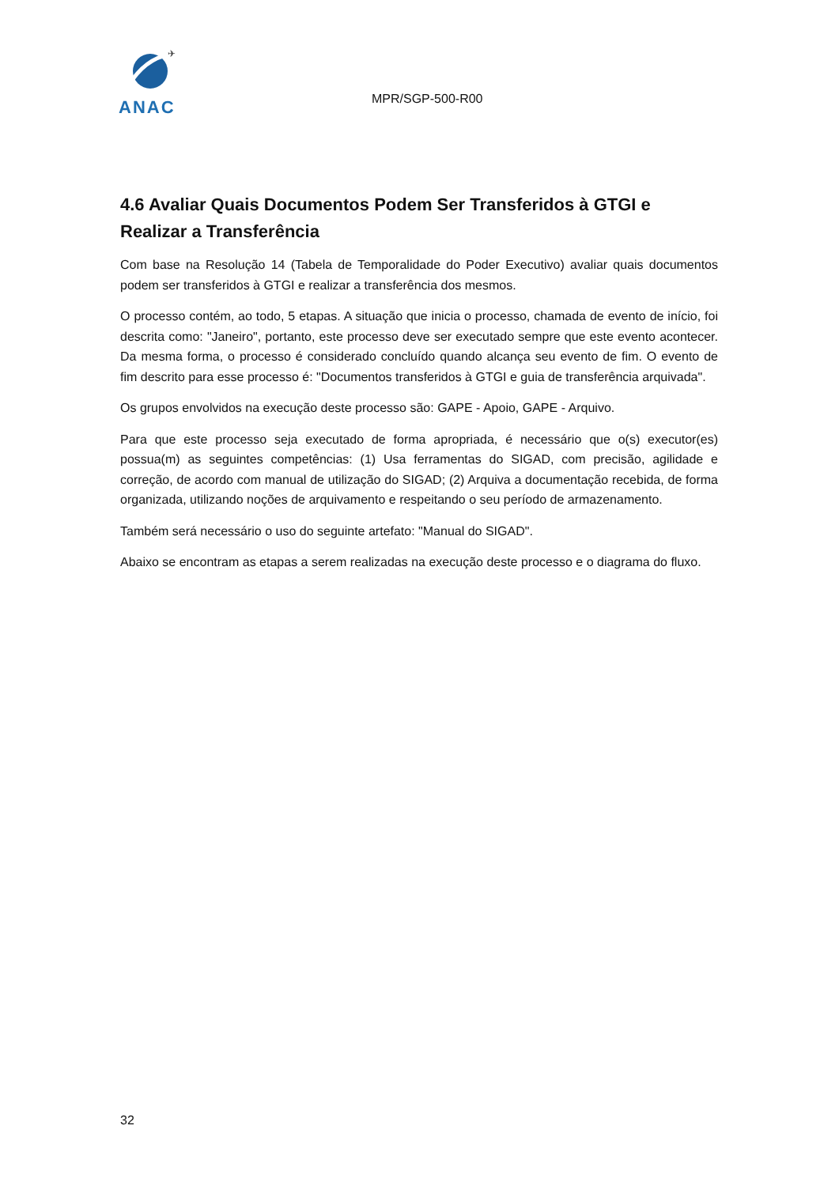✈
ANAC
MPR/SGP-500-R00
4.6 Avaliar Quais Documentos Podem Ser Transferidos à GTGI e Realizar a Transferência
Com base na Resolução 14 (Tabela de Temporalidade do Poder Executivo) avaliar quais documentos podem ser transferidos à GTGI e realizar a transferência dos mesmos.
O processo contém, ao todo, 5 etapas. A situação que inicia o processo, chamada de evento de início, foi descrita como: "Janeiro", portanto, este processo deve ser executado sempre que este evento acontecer. Da mesma forma, o processo é considerado concluído quando alcança seu evento de fim. O evento de fim descrito para esse processo é: "Documentos transferidos à GTGI e guia de transferência arquivada".
Os grupos envolvidos na execução deste processo são: GAPE - Apoio, GAPE - Arquivo.
Para que este processo seja executado de forma apropriada, é necessário que o(s) executor(es) possua(m) as seguintes competências: (1) Usa ferramentas do SIGAD, com precisão, agilidade e correção, de acordo com manual de utilização do SIGAD; (2) Arquiva a documentação recebida, de forma organizada, utilizando noções de arquivamento e respeitando o seu período de armazenamento.
Também será necessário o uso do seguinte artefato: "Manual do SIGAD".
Abaixo se encontram as etapas a serem realizadas na execução deste processo e o diagrama do fluxo.
32